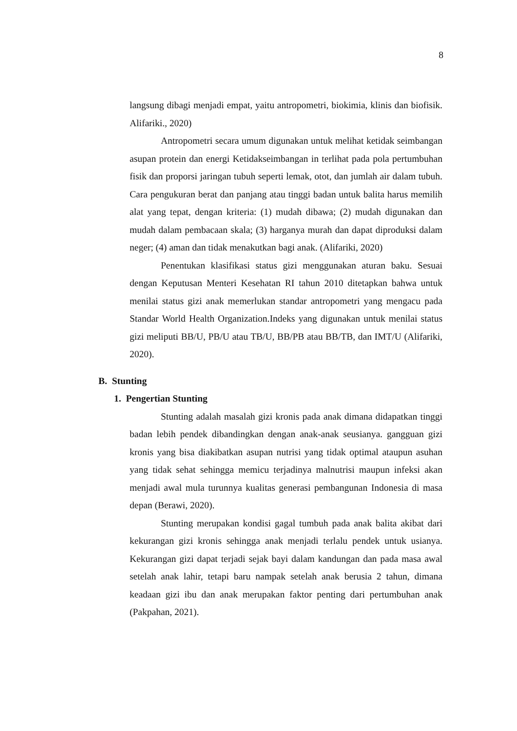8
langsung dibagi menjadi empat, yaitu antropometri, biokimia, klinis dan biofisik. Alifariki., 2020)
Antropometri secara umum digunakan untuk melihat ketidak seimbangan asupan protein dan energi Ketidakseimbangan in terlihat pada pola pertumbuhan fisik dan proporsi jaringan tubuh seperti lemak, otot, dan jumlah air dalam tubuh. Cara pengukuran berat dan panjang atau tinggi badan untuk balita harus memilih alat yang tepat, dengan kriteria: (1) mudah dibawa; (2) mudah digunakan dan mudah dalam pembacaan skala; (3) harganya murah dan dapat diproduksi dalam neger; (4) aman dan tidak menakutkan bagi anak. (Alifariki, 2020)
Penentukan klasifikasi status gizi menggunakan aturan baku. Sesuai dengan Keputusan Menteri Kesehatan RI tahun 2010 ditetapkan bahwa untuk menilai status gizi anak memerlukan standar antropometri yang mengacu pada Standar World Health Organization.Indeks yang digunakan untuk menilai status gizi meliputi BB/U, PB/U atau TB/U, BB/PB atau BB/TB, dan IMT/U (Alifariki, 2020).
B. Stunting
1. Pengertian Stunting
Stunting adalah masalah gizi kronis pada anak dimana didapatkan tinggi badan lebih pendek dibandingkan dengan anak-anak seusianya. gangguan gizi kronis yang bisa diakibatkan asupan nutrisi yang tidak optimal ataupun asuhan yang tidak sehat sehingga memicu terjadinya malnutrisi maupun infeksi akan menjadi awal mula turunnya kualitas generasi pembangunan Indonesia di masa depan (Berawi, 2020).
Stunting merupakan kondisi gagal tumbuh pada anak balita akibat dari kekurangan gizi kronis sehingga anak menjadi terlalu pendek untuk usianya. Kekurangan gizi dapat terjadi sejak bayi dalam kandungan dan pada masa awal setelah anak lahir, tetapi baru nampak setelah anak berusia 2 tahun, dimana keadaan gizi ibu dan anak merupakan faktor penting dari pertumbuhan anak (Pakpahan, 2021).